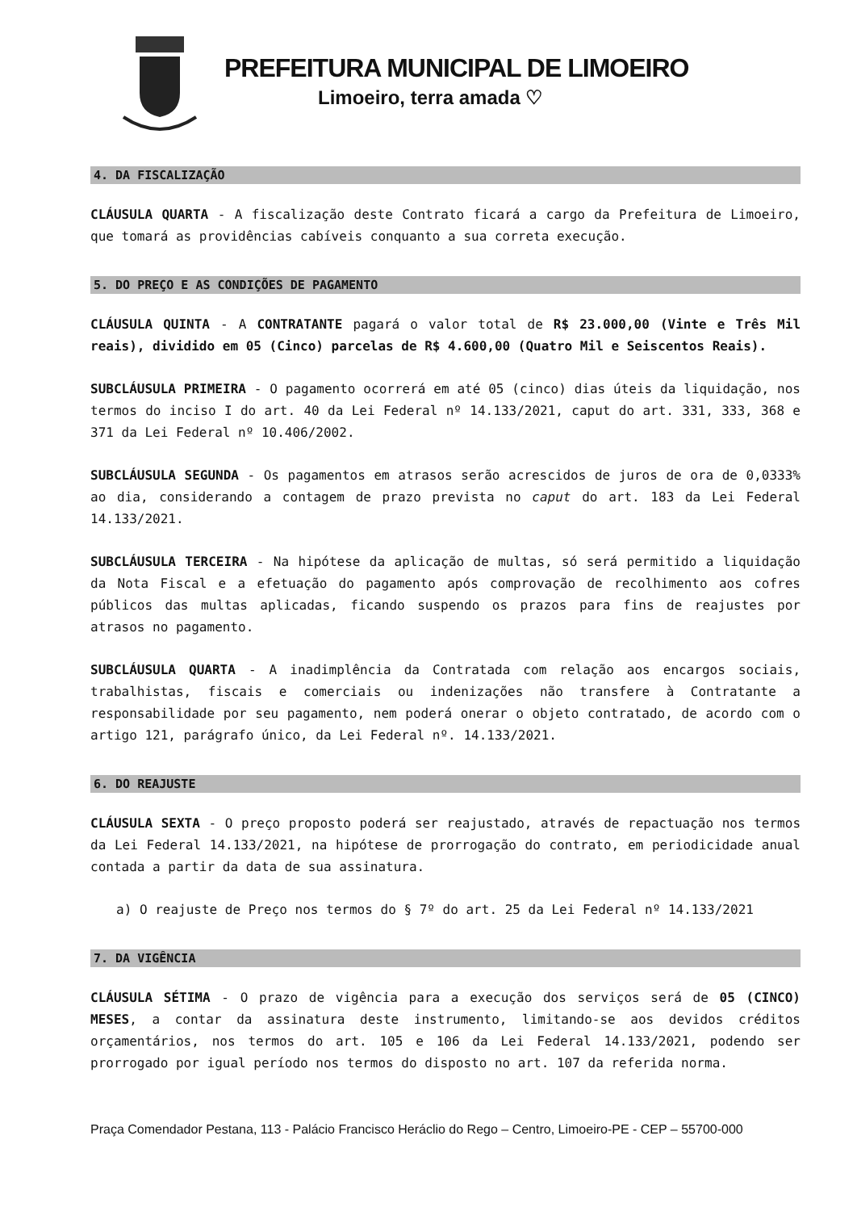PREFEITURA MUNICIPAL DE LIMOEIRO
Limoeiro, terra amada ♡
4. DA FISCALIZAÇÃO
CLÁUSULA QUARTA - A fiscalização deste Contrato ficará a cargo da Prefeitura de Limoeiro, que tomará as providências cabíveis conquanto a sua correta execução.
5. DO PREÇO E AS CONDIÇÕES DE PAGAMENTO
CLÁUSULA QUINTA - A CONTRATANTE pagará o valor total de R$ 23.000,00 (Vinte e Três Mil reais), dividido em 05 (Cinco) parcelas de R$ 4.600,00 (Quatro Mil e Seiscentos Reais).
SUBCLÁUSULA PRIMEIRA - O pagamento ocorrerá em até 05 (cinco) dias úteis da liquidação, nos termos do inciso I do art. 40 da Lei Federal nº 14.133/2021, caput do art. 331, 333, 368 e 371 da Lei Federal nº 10.406/2002.
SUBCLÁUSULA SEGUNDA - Os pagamentos em atrasos serão acrescidos de juros de ora de 0,0333% ao dia, considerando a contagem de prazo prevista no caput do art. 183 da Lei Federal 14.133/2021.
SUBCLÁUSULA TERCEIRA - Na hipótese da aplicação de multas, só será permitido a liquidação da Nota Fiscal e a efetuação do pagamento após comprovação de recolhimento aos cofres públicos das multas aplicadas, ficando suspendo os prazos para fins de reajustes por atrasos no pagamento.
SUBCLÁUSULA QUARTA - A inadimplência da Contratada com relação aos encargos sociais, trabalhistas, fiscais e comerciais ou indenizações não transfere à Contratante a responsabilidade por seu pagamento, nem poderá onerar o objeto contratado, de acordo com o artigo 121, parágrafo único, da Lei Federal nº. 14.133/2021.
6. DO REAJUSTE
CLÁUSULA SEXTA - O preço proposto poderá ser reajustado, através de repactuação nos termos da Lei Federal 14.133/2021, na hipótese de prorrogação do contrato, em periodicidade anual contada a partir da data de sua assinatura.
a) O reajuste de Preço nos termos do § 7º do art. 25 da Lei Federal nº 14.133/2021
7. DA VIGÊNCIA
CLÁUSULA SÉTIMA - O prazo de vigência para a execução dos serviços será de 05 (CINCO) MESES, a contar da assinatura deste instrumento, limitando-se aos devidos créditos orçamentários, nos termos do art. 105 e 106 da Lei Federal 14.133/2021, podendo ser prorrogado por igual período nos termos do disposto no art. 107 da referida norma.
Praça Comendador Pestana, 113 - Palácio Francisco Heráclio do Rego – Centro, Limoeiro-PE - CEP – 55700-000